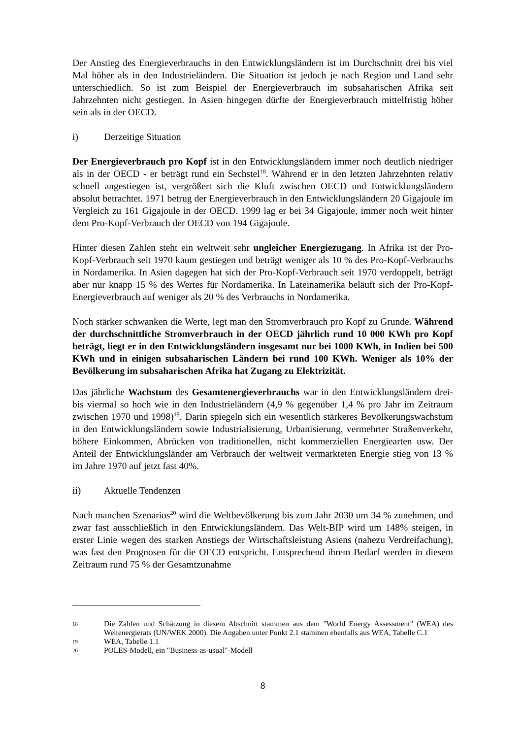Der Anstieg des Energieverbrauchs in den Entwicklungsländern ist im Durchschnitt drei bis viel Mal höher als in den Industrieländern. Die Situation ist jedoch je nach Region und Land sehr unterschiedlich. So ist zum Beispiel der Energieverbrauch im subsaharischen Afrika seit Jahrzehnten nicht gestiegen. In Asien hingegen dürfte der Energieverbrauch mittelfristig höher sein als in der OECD.
i) Derzeitige Situation
Der Energieverbrauch pro Kopf ist in den Entwicklungsländern immer noch deutlich niedriger als in der OECD - er beträgt rund ein Sechstel<sup>18</sup>. Während er in den letzten Jahrzehnten relativ schnell angestiegen ist, vergrößert sich die Kluft zwischen OECD und Entwicklungsländern absolut betrachtet. 1971 betrug der Energieverbrauch in den Entwicklungsländern 20 Gigajoule im Vergleich zu 161 Gigajoule in der OECD. 1999 lag er bei 34 Gigajoule, immer noch weit hinter dem Pro-Kopf-Verbrauch der OECD von 194 Gigajoule.
Hinter diesen Zahlen steht ein weltweit sehr ungleicher Energiezugang. In Afrika ist der Pro-Kopf-Verbrauch seit 1970 kaum gestiegen und beträgt weniger als 10 % des Pro-Kopf-Verbrauchs in Nordamerika. In Asien dagegen hat sich der Pro-Kopf-Verbrauch seit 1970 verdoppelt, beträgt aber nur knapp 15 % des Wertes für Nordamerika. In Lateinamerika beläuft sich der Pro-Kopf-Energieverbrauch auf weniger als 20 % des Verbrauchs in Nordamerika.
Noch stärker schwanken die Werte, legt man den Stromverbrauch pro Kopf zu Grunde. Während der durchschnittliche Stromverbrauch in der OECD jährlich rund 10 000 KWh pro Kopf beträgt, liegt er in den Entwicklungsländern insgesamt nur bei 1000 KWh, in Indien bei 500 KWh und in einigen subsaharischen Ländern bei rund 100 KWh. Weniger als 10% der Bevölkerung im subsaharischen Afrika hat Zugang zu Elektrizität.
Das jährliche Wachstum des Gesamtenergieverbrauchs war in den Entwicklungsländern drei- bis viermal so hoch wie in den Industrieländern (4,9 % gegenüber 1,4 % pro Jahr im Zeitraum zwischen 1970 und 1998)<sup>19</sup>. Darin spiegeln sich ein wesentlich stärkeres Bevölkerungswachstum in den Entwicklungsländern sowie Industrialisierung, Urbanisierung, vermehrter Straßenverkehr, höhere Einkommen, Abrücken von traditionellen, nicht kommerziellen Energiearten usw. Der Anteil der Entwicklungsländer am Verbrauch der weltweit vermarkteten Energie stieg von 13 % im Jahre 1970 auf jetzt fast 40%.
ii) Aktuelle Tendenzen
Nach manchen Szenarios<sup>20</sup> wird die Weltbevölkerung bis zum Jahr 2030 um 34 % zunehmen, und zwar fast ausschließlich in den Entwicklungsländern. Das Welt-BIP wird um 148% steigen, in erster Linie wegen des starken Anstiegs der Wirtschaftsleistung Asiens (nahezu Verdreifachung), was fast den Prognosen für die OECD entspricht. Entsprechend ihrem Bedarf werden in diesem Zeitraum rund 75 % der Gesamtzunahme
18
Die Zahlen und Schätzung in diesem Abschnitt stammen aus dem "World Energy Assessment" (WEA) des Weltenergierats (UN/WEK 2000). Die Angaben unter Punkt 2.1 stammen ebenfalls aus WEA, Tabelle C.1
19
WEA, Tabelle 1.1
20
POLES-Modell, ein "Business-as-usual"-Modell
8